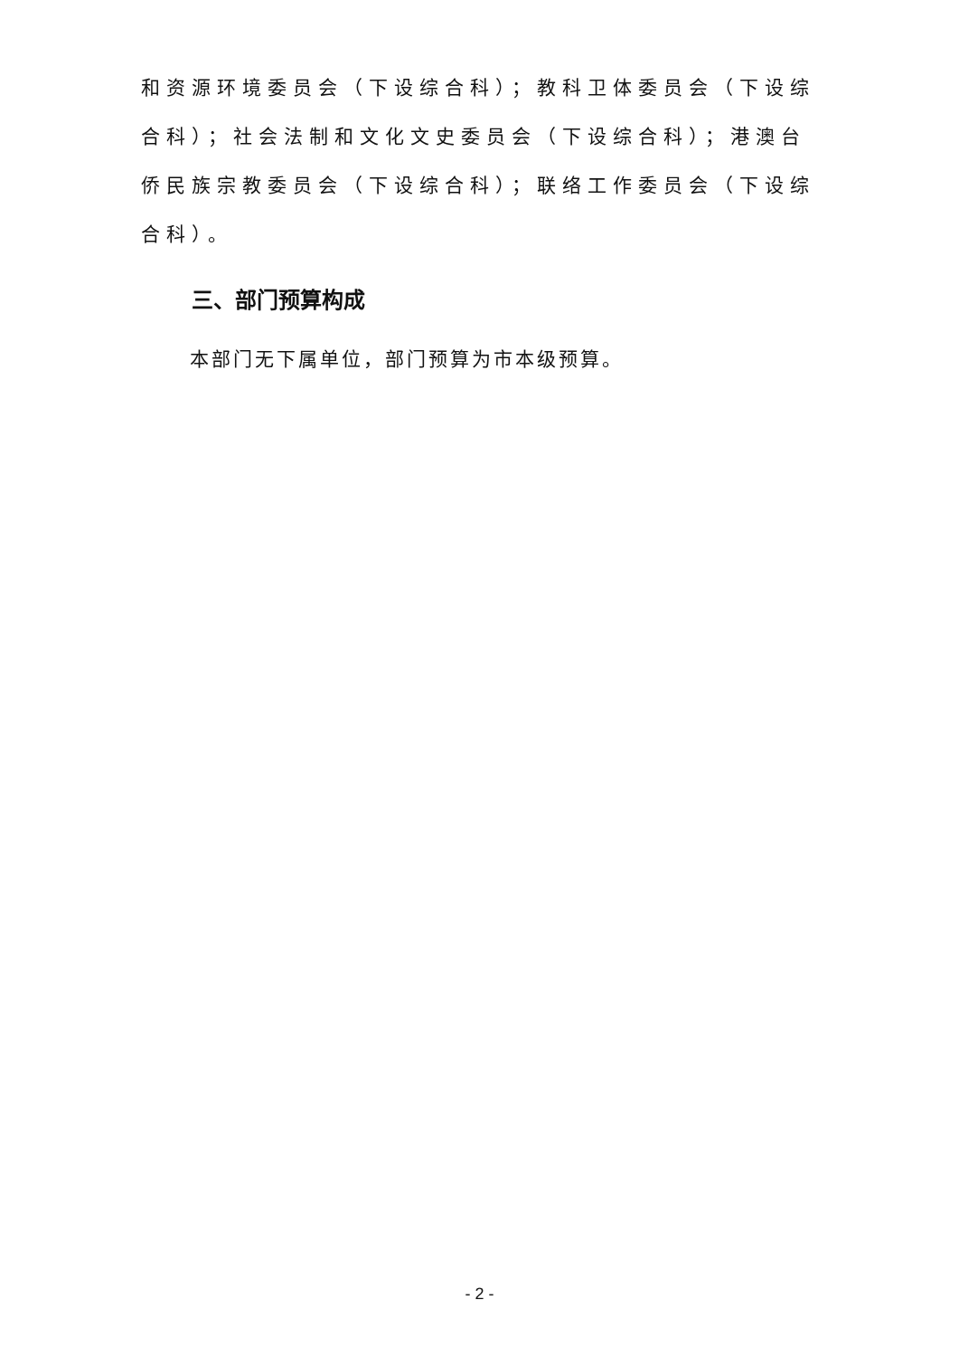和资源环境委员会（下设综合科）；教科卫体委员会（下设综合科）；社会法制和文化文史委员会（下设综合科）；港澳台侨民族宗教委员会（下设综合科）；联络工作委员会（下设综合科）。
三、部门预算构成
本部门无下属单位，部门预算为市本级预算。
- 2 -